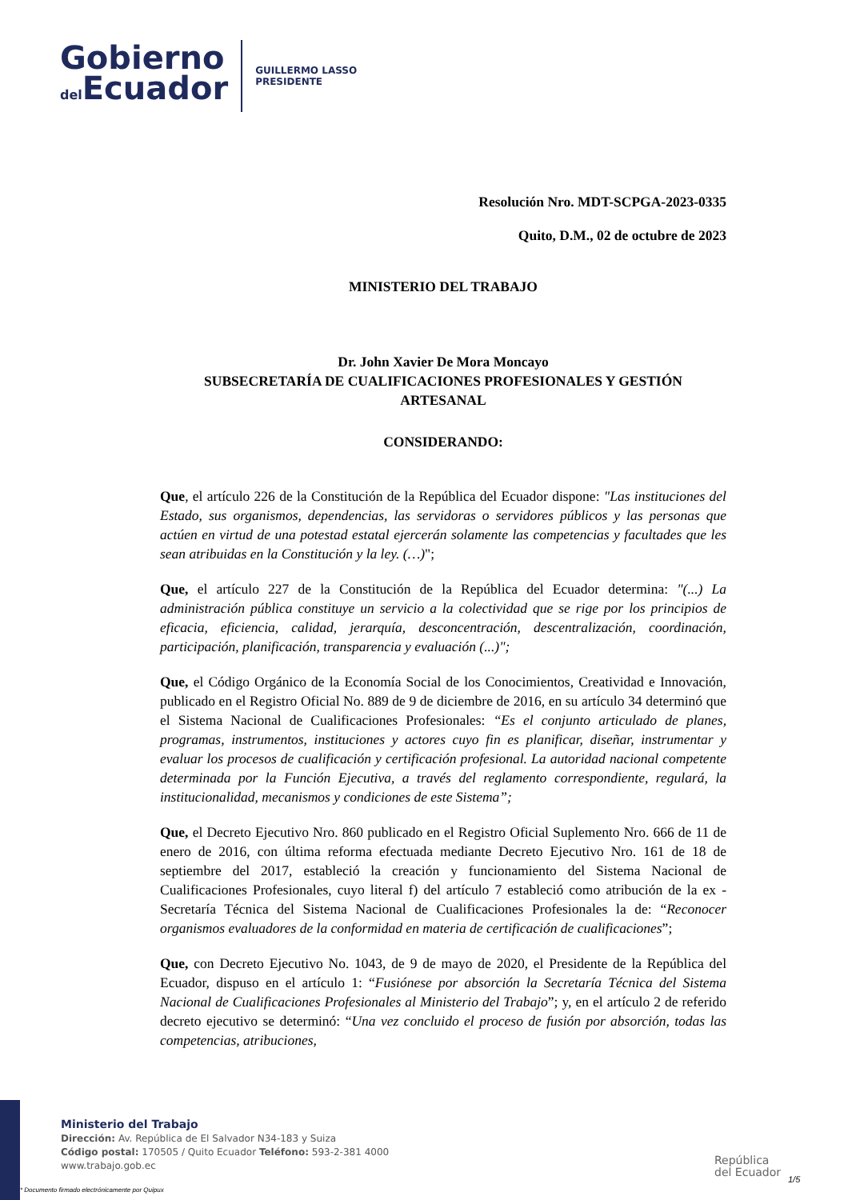Gobierno
del Ecuador
GUILLERMO LASSO
PRESIDENTE
Resolución Nro. MDT-SCPGA-2023-0335
Quito, D.M., 02 de octubre de 2023
MINISTERIO DEL TRABAJO
Dr. John Xavier De Mora Moncayo
SUBSECRETARÍA DE CUALIFICACIONES PROFESIONALES Y GESTIÓN ARTESANAL
CONSIDERANDO:
Que, el artículo 226 de la Constitución de la República del Ecuador dispone: "Las instituciones del Estado, sus organismos, dependencias, las servidoras o servidores públicos y las personas que actúen en virtud de una potestad estatal ejercerán solamente las competencias y facultades que les sean atribuidas en la Constitución y la ley. (…)";
Que, el artículo 227 de la Constitución de la República del Ecuador determina: "(...) La administración pública constituye un servicio a la colectividad que se rige por los principios de eficacia, eficiencia, calidad, jerarquía, desconcentración, descentralización, coordinación, participación, planificación, transparencia y evaluación (...)";
Que, el Código Orgánico de la Economía Social de los Conocimientos, Creatividad e Innovación, publicado en el Registro Oficial No. 889 de 9 de diciembre de 2016, en su artículo 34 determinó que el Sistema Nacional de Cualificaciones Profesionales: “Es el conjunto articulado de planes, programas, instrumentos, instituciones y actores cuyo fin es planificar, diseñar, instrumentar y evaluar los procesos de cualificación y certificación profesional. La autoridad nacional competente determinada por la Función Ejecutiva, a través del reglamento correspondiente, regulará, la institucionalidad, mecanismos y condiciones de este Sistema”;
Que, el Decreto Ejecutivo Nro. 860 publicado en el Registro Oficial Suplemento Nro. 666 de 11 de enero de 2016, con última reforma efectuada mediante Decreto Ejecutivo Nro. 161 de 18 de septiembre del 2017, estableció la creación y funcionamiento del Sistema Nacional de Cualificaciones Profesionales, cuyo literal f) del artículo 7 estableció como atribución de la ex - Secretaría Técnica del Sistema Nacional de Cualificaciones Profesionales la de: “Reconocer organismos evaluadores de la conformidad en materia de certificación de cualificaciones”;
Que, con Decreto Ejecutivo No. 1043, de 9 de mayo de 2020, el Presidente de la República del Ecuador, dispuso en el artículo 1: “Fusiónese por absorción la Secretaría Técnica del Sistema Nacional de Cualificaciones Profesionales al Ministerio del Trabajo”; y, en el artículo 2 de referido decreto ejecutivo se determinó: “Una vez concluido el proceso de fusión por absorción, todas las competencias, atribuciones,
Ministerio del Trabajo
Dirección: Av. República de El Salvador N34-183 y Suiza
Código postal: 170505 / Quito Ecuador Teléfono: 593-2-381 4000
www.trabajo.gob.ec
* Documento firmado electrónicamente por Quipux
República
del Ecuador
1/5